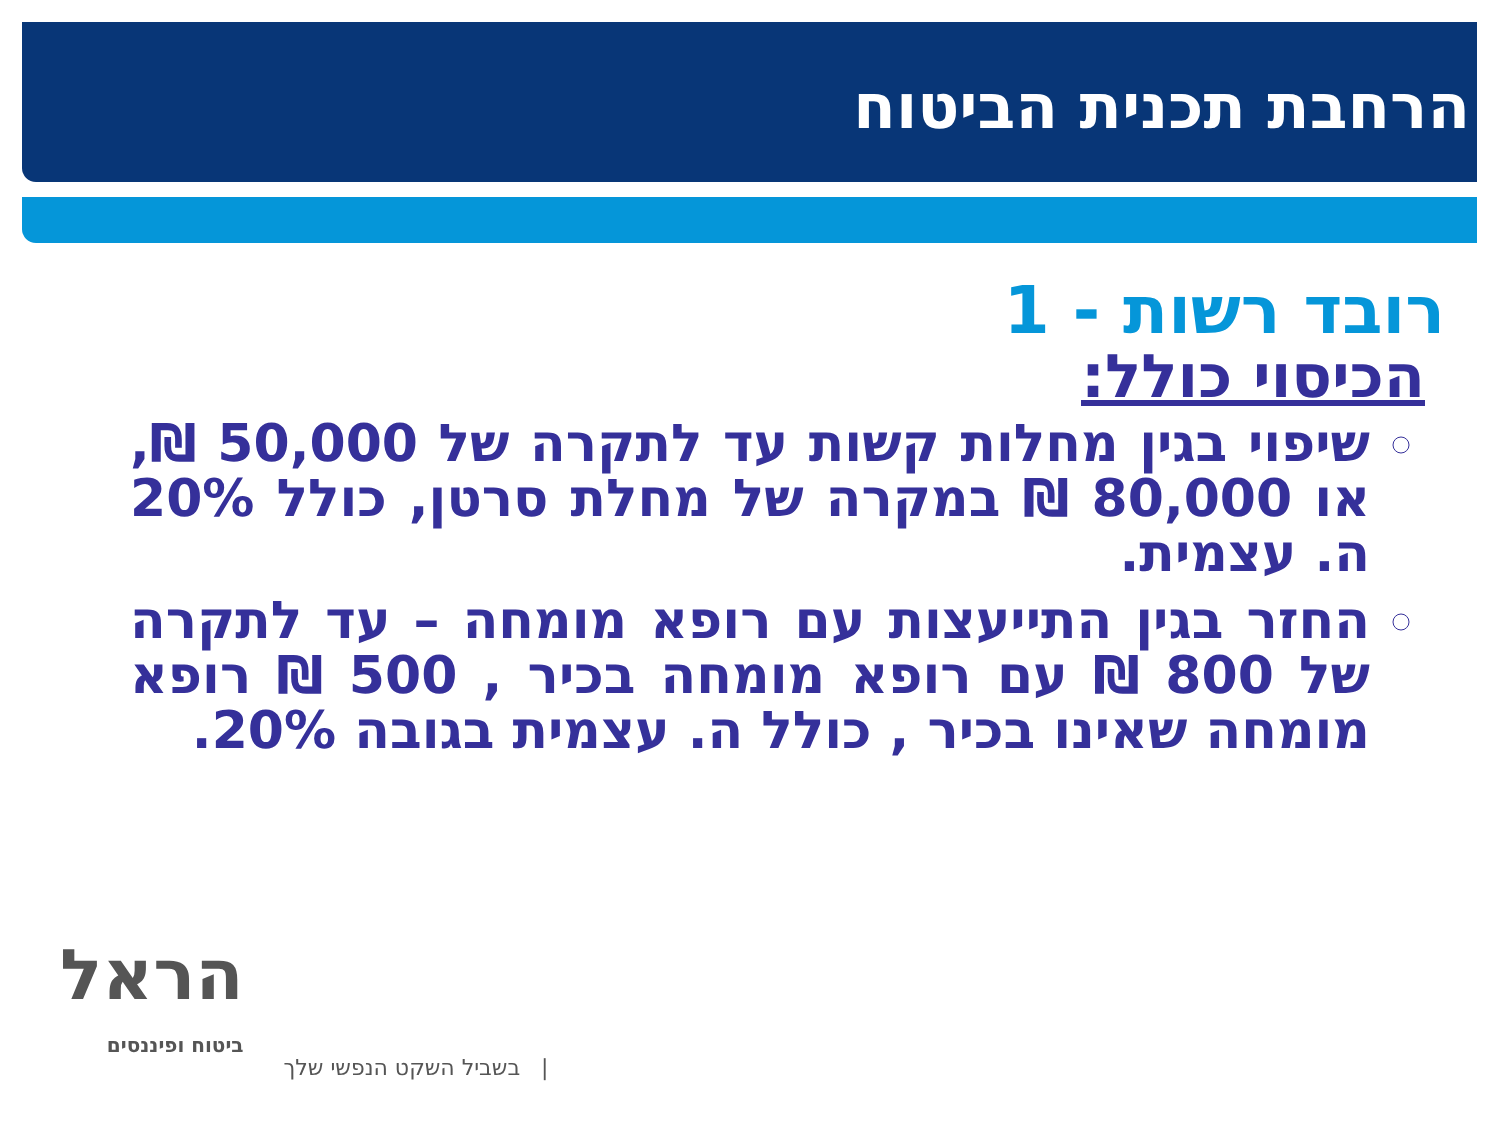הרחבת תכנית הביטוח
רובד רשות - 1
הכיסוי כולל:
שיפוי בגין מחלות קשות עד לתקרה של 50,000 ₪, או 80,000 ₪ במקרה של מחלת סרטן, כולל 20% ה. עצמית.
החזר בגין התייעצות עם רופא מומחה – עד לתקרה של 800 ₪ עם רופא מומחה בכיר , 500 ₪ רופא מומחה שאינו בכיר , כולל ה. עצמית בגובה 20%.
הראל
ביטוח ופיננסים
| בשביל השקט הנפשי שלך